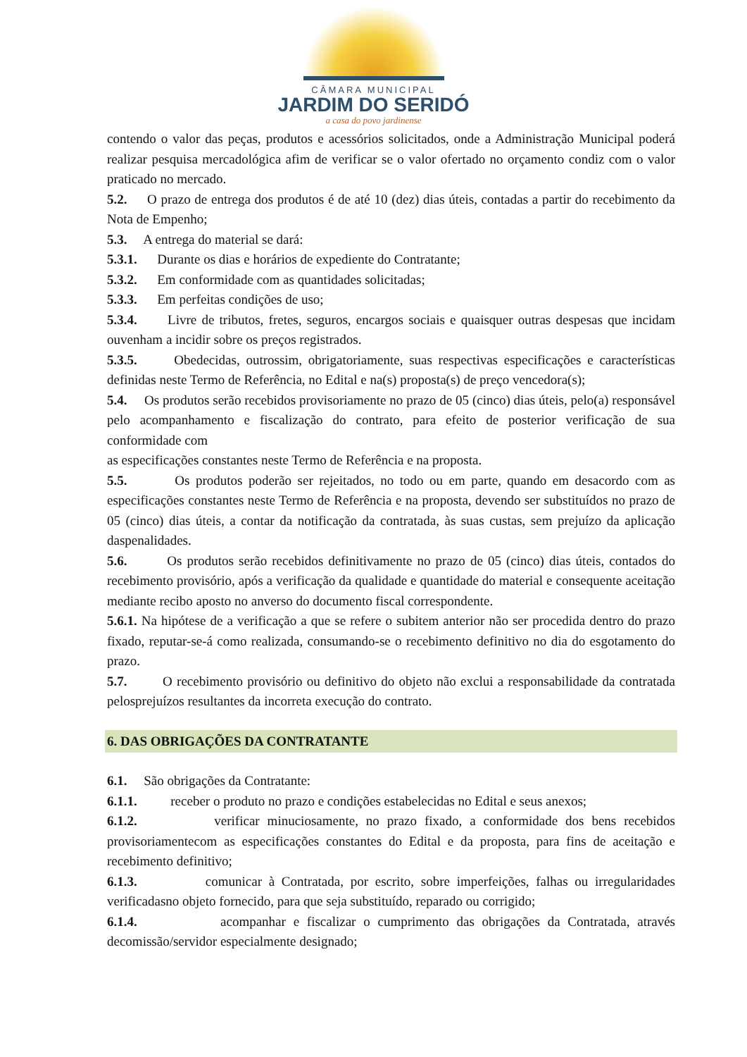CÂMARA MUNICIPAL
JARDIM DO SERIDÓ
a casa do povo jardinense
contendo o valor das peças, produtos e acessórios solicitados, onde a Administração Municipal poderá realizar pesquisa mercadológica afim de verificar se o valor ofertado no orçamento condiz com o valor praticado no mercado.
5.2. O prazo de entrega dos produtos é de até 10 (dez) dias úteis, contadas a partir do recebimento da Nota de Empenho;
5.3. A entrega do material se dará:
5.3.1. Durante os dias e horários de expediente do Contratante;
5.3.2. Em conformidade com as quantidades solicitadas;
5.3.3. Em perfeitas condições de uso;
5.3.4. Livre de tributos, fretes, seguros, encargos sociais e quaisquer outras despesas que incidam ouvenham a incidir sobre os preços registrados.
5.3.5. Obedecidas, outrossim, obrigatoriamente, suas respectivas especificações e características definidas neste Termo de Referência, no Edital e na(s) proposta(s) de preço vencedora(s);
5.4. Os produtos serão recebidos provisoriamente no prazo de 05 (cinco) dias úteis, pelo(a) responsável pelo acompanhamento e fiscalização do contrato, para efeito de posterior verificação de sua conformidade com
as especificações constantes neste Termo de Referência e na proposta.
5.5. Os produtos poderão ser rejeitados, no todo ou em parte, quando em desacordo com as especificações constantes neste Termo de Referência e na proposta, devendo ser substituídos no prazo de 05 (cinco) dias úteis, a contar da notificação da contratada, às suas custas, sem prejuízo da aplicação daspenalidades.
5.6. Os produtos serão recebidos definitivamente no prazo de 05 (cinco) dias úteis, contados do recebimento provisório, após a verificação da qualidade e quantidade do material e consequente aceitação mediante recibo aposto no anverso do documento fiscal correspondente.
5.6.1. Na hipótese de a verificação a que se refere o subitem anterior não ser procedida dentro do prazo fixado, reputar-se-á como realizada, consumando-se o recebimento definitivo no dia do esgotamento do prazo.
5.7. O recebimento provisório ou definitivo do objeto não exclui a responsabilidade da contratada pelosprejuízos resultantes da incorreta execução do contrato.
6. DAS OBRIGAÇÕES DA CONTRATANTE
6.1. São obrigações da Contratante:
6.1.1. receber o produto no prazo e condições estabelecidas no Edital e seus anexos;
6.1.2. verificar minuciosamente, no prazo fixado, a conformidade dos bens recebidos provisoriamentecom as especificações constantes do Edital e da proposta, para fins de aceitação e recebimento definitivo;
6.1.3. comunicar à Contratada, por escrito, sobre imperfeições, falhas ou irregularidades verificadasno objeto fornecido, para que seja substituído, reparado ou corrigido;
6.1.4. acompanhar e fiscalizar o cumprimento das obrigações da Contratada, através decomissão/servidor especialmente designado;